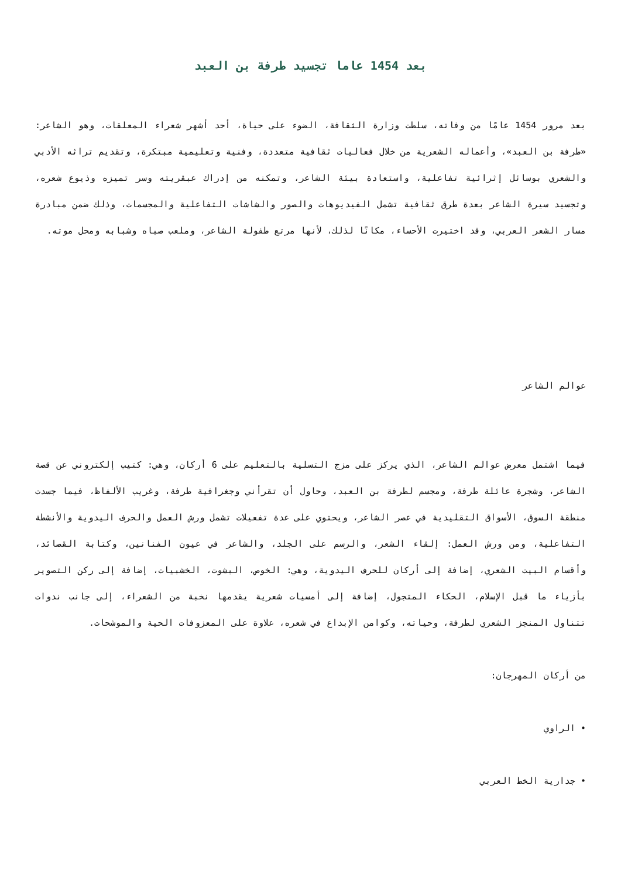بعد 1454 عاما تجسيد طرفة بن العبد
بعد مرور 1454 عامًا من وفاته، سلطت وزارة الثقافة، الضوء على حياة، أحد أشهر شعراء المعلقات، وهو الشاعر: «طرفة بن العبد»، وأعماله الشعرية من خلال فعاليات ثقافية متعددة، وفنية وتعليمية مبتكرة، وتقديم تراثه الأدبي والشعري بوسائل إثرائية تفاعلية، واستعادة بيئة الشاعر، وتمكنه من إدراك عبقريته وسر تميزه وذيوع شعره، وتجسيد سيرة الشاعر بعدة طرق ثقافية تشمل الفيديوهات والصور والشاشات التفاعلية والمجسمات، وذلك ضمن مبادرة مسار الشعر العربي، وقد اختيرت الأحساء، مكانًا لذلك، لأنها مرتع طفولة الشاعر، وملعب صباه وشبابه ومحل موته.
عوالم الشاعر
فيما اشتمل معرض عوالم الشاعر، الذي يركز على مزج التسلية بالتعليم على 6 أركان، وهي: كتيب إلكتروني عن قصة الشاعر، وشجرة عائلة طرفة، ومجسم لطرفة بن العبد، وحاول أن تقرأني وجغرافية طرفة، وغريب الألفاظ، فيما جسدت منطقة السوق، الأسواق التقليدية في عصر الشاعر، ويحتوي على عدة تفعيلات تشمل ورش العمل والحرف اليدوية والأنشطة التفاعلية، ومن ورش العمل: إلقاء الشعر، والرسم على الجلد، والشاعر في عيون الفنانين، وكتابة القصائد، وأقسام البيت الشعري، إضافة إلى أركان للحرف اليدوية، وهي: الخوص، البشوت، الخشبيات، إضافة إلى ركن التصوير بأزياء ما قبل الإسلام، الحكاء المتجول، إضافة إلى أمسيات شعرية يقدمها نخبة من الشعراء، إلى جانب ندوات تتناول المنجز الشعري لطرفة، وحياته، وكوامن الإبداع في شعره، علاوة على المعزوفات الحية والموشحات.
من أركان المهرجان:
• الراوي
• جدارية الخط العربي